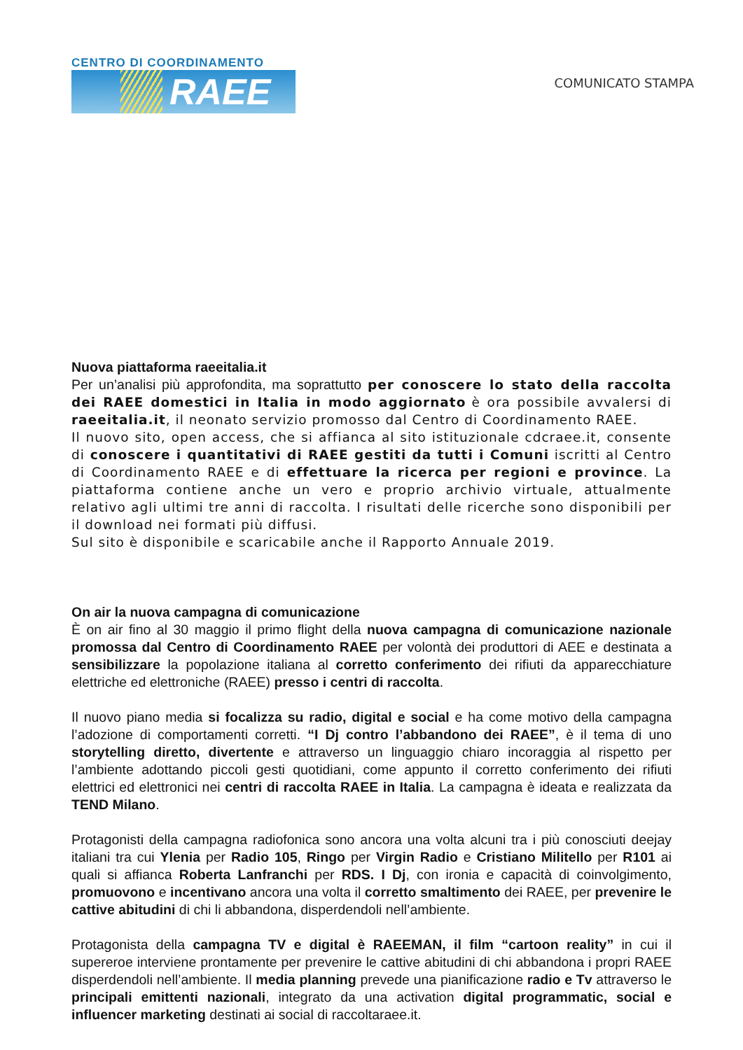CENTRO DI COORDINAMENTO
RAEE
COMUNICATO STAMPA
Nuova piattaforma raeeitalia.it
Per un’analisi più approfondita, ma soprattutto per conoscere lo stato della raccolta dei RAEE domestici in Italia in modo aggiornato è ora possibile avvalersi di raeeitalia.it, il neonato servizio promosso dal Centro di Coordinamento RAEE.
Il nuovo sito, open access, che si affianca al sito istituzionale cdcraee.it, consente di conoscere i quantitativi di RAEE gestiti da tutti i Comuni iscritti al Centro di Coordinamento RAEE e di effettuare la ricerca per regioni e province. La piattaforma contiene anche un vero e proprio archivio virtuale, attualmente relativo agli ultimi tre anni di raccolta. I risultati delle ricerche sono disponibili per il download nei formati più diffusi.
Sul sito è disponibile e scaricabile anche il Rapporto Annuale 2019.
On air la nuova campagna di comunicazione
È on air fino al 30 maggio il primo flight della nuova campagna di comunicazione nazionale promossa dal Centro di Coordinamento RAEE per volontà dei produttori di AEE e destinata a sensibilizzare la popolazione italiana al corretto conferimento dei rifiuti da apparecchiature elettriche ed elettroniche (RAEE) presso i centri di raccolta.
Il nuovo piano media si focalizza su radio, digital e social e ha come motivo della campagna l’adozione di comportamenti corretti. “I Dj contro l’abbandono dei RAEE”, è il tema di uno storytelling diretto, divertente e attraverso un linguaggio chiaro incoraggia al rispetto per l’ambiente adottando piccoli gesti quotidiani, come appunto il corretto conferimento dei rifiuti elettrici ed elettronici nei centri di raccolta RAEE in Italia. La campagna è ideata e realizzata da TEND Milano.
Protagonisti della campagna radiofonica sono ancora una volta alcuni tra i più conosciuti deejay italiani tra cui Ylenia per Radio 105, Ringo per Virgin Radio e Cristiano Militello per R101 ai quali si affianca Roberta Lanfranchi per RDS. I Dj, con ironia e capacità di coinvolgimento, promuovono e incentivano ancora una volta il corretto smaltimento dei RAEE, per prevenire le cattive abitudini di chi li abbandona, disperdendoli nell’ambiente.
Protagonista della campagna TV e digital è RAEEMAN, il film “cartoon reality” in cui il supereroe interviene prontamente per prevenire le cattive abitudini di chi abbandona i propri RAEE disperdendoli nell’ambiente. Il media planning prevede una pianificazione radio e Tv attraverso le principali emittenti nazionali, integrato da una activation digital programmatic, social e influencer marketing destinati ai social di raccoltaraee.it.